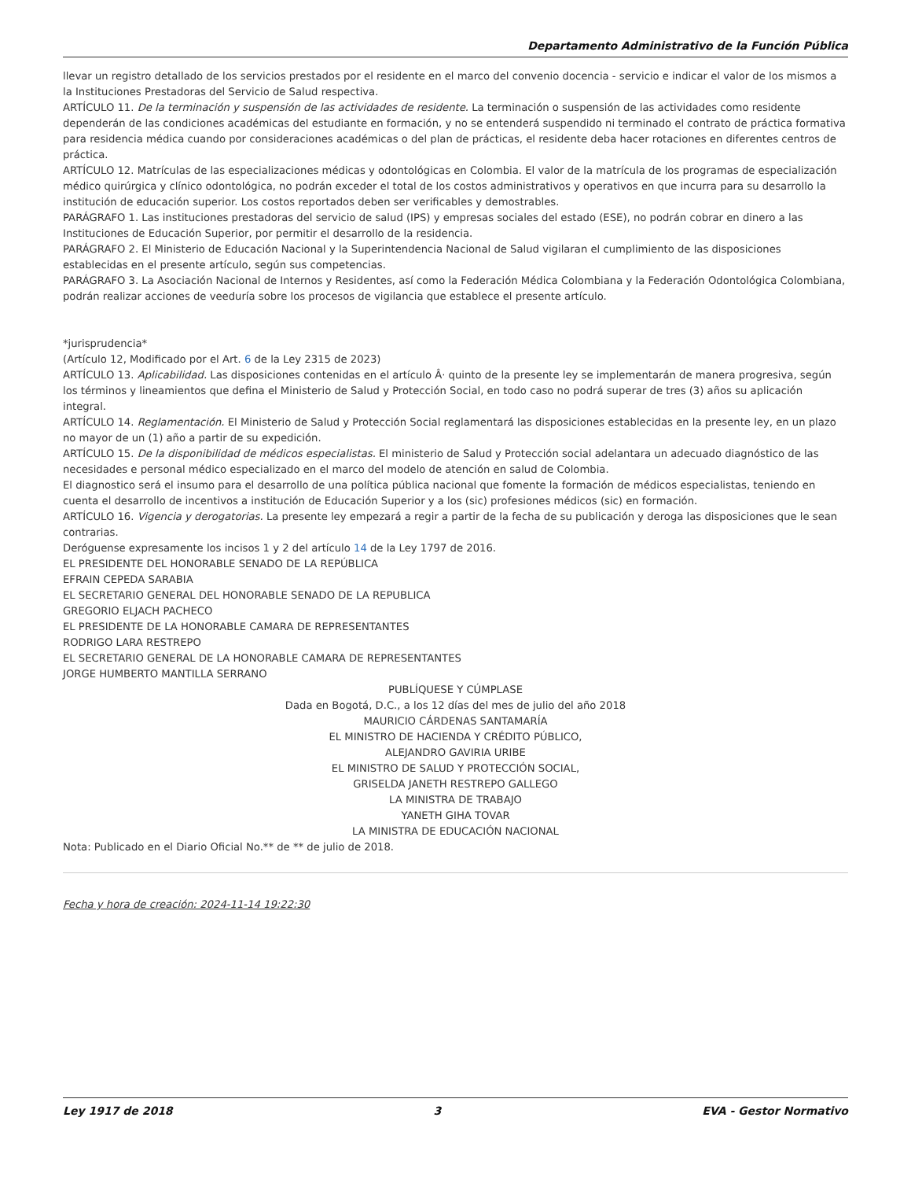Departamento Administrativo de la Función Pública
llevar un registro detallado de los servicios prestados por el residente en el marco del convenio docencia - servicio e indicar el valor de los mismos a la Instituciones Prestadoras del Servicio de Salud respectiva.
ARTÍCULO 11. De la terminación y suspensión de las actividades de residente. La terminación o suspensión de las actividades como residente dependerán de las condiciones académicas del estudiante en formación, y no se entenderá suspendido ni terminado el contrato de práctica formativa para residencia médica cuando por consideraciones académicas o del plan de prácticas, el residente deba hacer rotaciones en diferentes centros de práctica.
ARTÍCULO 12. Matrículas de las especializaciones médicas y odontológicas en Colombia. El valor de la matrícula de los programas de especialización médico quirúrgica y clínico odontológica, no podrán exceder el total de los costos administrativos y operativos en que incurra para su desarrollo la institución de educación superior. Los costos reportados deben ser verificables y demostrables.
PARÁGRAFO 1. Las instituciones prestadoras del servicio de salud (IPS) y empresas sociales del estado (ESE), no podrán cobrar en dinero a las Instituciones de Educación Superior, por permitir el desarrollo de la residencia.
PARÁGRAFO 2. El Ministerio de Educación Nacional y la Superintendencia Nacional de Salud vigilaran el cumplimiento de las disposiciones establecidas en el presente artículo, según sus competencias.
PARÁGRAFO 3. La Asociación Nacional de Internos y Residentes, así como la Federación Médica Colombiana y la Federación Odontológica Colombiana, podrán realizar acciones de veeduría sobre los procesos de vigilancia que establece el presente artículo.
*jurisprudencia*
(Artículo 12, Modificado por el Art. 6 de la Ley 2315 de 2023)
ARTÍCULO 13. Aplicabilidad. Las disposiciones contenidas en el artículo Â· quinto de la presente ley se implementarán de manera progresiva, según los términos y lineamientos que defina el Ministerio de Salud y Protección Social, en todo caso no podrá superar de tres (3) años su aplicación integral.
ARTÍCULO 14. Reglamentación. El Ministerio de Salud y Protección Social reglamentará las disposiciones establecidas en la presente ley, en un plazo no mayor de un (1) año a partir de su expedición.
ARTÍCULO 15. De la disponibilidad de médicos especialistas. El ministerio de Salud y Protección social adelantara un adecuado diagnóstico de las necesidades e personal médico especializado en el marco del modelo de atención en salud de Colombia.
El diagnostico será el insumo para el desarrollo de una política pública nacional que fomente la formación de médicos especialistas, teniendo en cuenta el desarrollo de incentivos a institución de Educación Superior y a los (sic) profesiones médicos (sic) en formación.
ARTÍCULO 16. Vigencia y derogatorias. La presente ley empezará a regir a partir de la fecha de su publicación y deroga las disposiciones que le sean contrarias.
Deróguense expresamente los incisos 1 y 2 del artículo 14 de la Ley 1797 de 2016.
EL PRESIDENTE DEL HONORABLE SENADO DE LA REPÚBLICA
EFRAIN CEPEDA SARABIA
EL SECRETARIO GENERAL DEL HONORABLE SENADO DE LA REPUBLICA
GREGORIO ELJACH PACHECO
EL PRESIDENTE DE LA HONORABLE CAMARA DE REPRESENTANTES
RODRIGO LARA RESTREPO
EL SECRETARIO GENERAL DE LA HONORABLE CAMARA DE REPRESENTANTES
JORGE HUMBERTO MANTILLA SERRANO
PUBLÍQUESE Y CÚMPLASE
Dada en Bogotá, D.C., a los 12 días del mes de julio del año 2018
MAURICIO CÁRDENAS SANTAMARÍA
EL MINISTRO DE HACIENDA Y CRÉDITO PÚBLICO,
ALEJANDRO GAVIRIA URIBE
EL MINISTRO DE SALUD Y PROTECCIÓN SOCIAL,
GRISELDA JANETH RESTREPO GALLEGO
LA MINISTRA DE TRABAJO
YANETH GIHA TOVAR
LA MINISTRA DE EDUCACIÓN NACIONAL
Nota: Publicado en el Diario Oficial No.** de ** de julio de 2018.
Fecha y hora de creación: 2024-11-14 19:22:30
Ley 1917 de 2018 3 EVA - Gestor Normativo